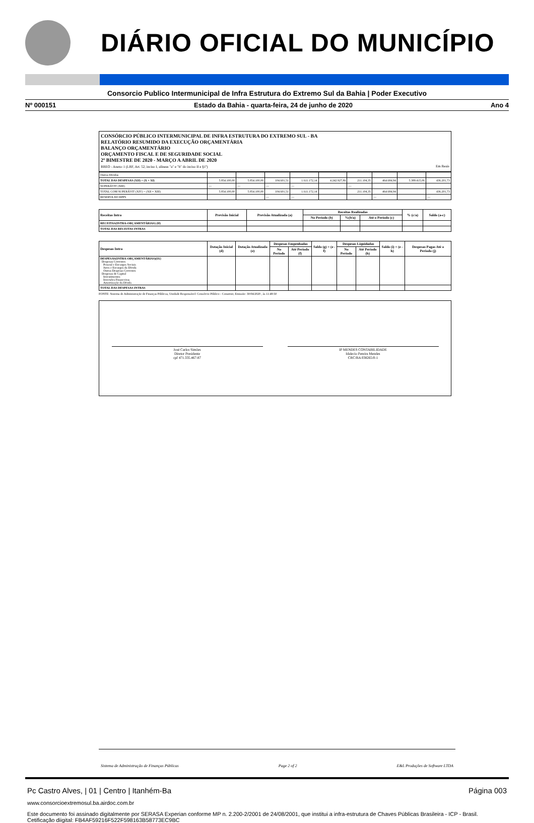DIÁRIO OFICIAL DO MUNICÍPIO
Consorcio Publico Intermunicipal de Infra Estrutura do Extremo Sul da Bahia | Poder Executivo
Nº 000151 Estado da Bahia - quarta-feira, 24 de junho de 2020 Ano 4
CONSÓRCIO PÚBLICO INTERMUNICIPAL DE INFRA ESTRUTURA DO EXTREMO SUL - BA
RELATÓRIO RESUMIDO DA EXECUÇÃO ORÇAMENTÁRIA
BALANÇO ORÇAMENTÁRIO
ORÇAMENTO FISCAL E DE SEGURIDADE SOCIAL
2º BIMESTRE DE 2020 - MARÇO A ABRIL DE 2020
RREO - Anexo 1 (LRF, Art. 52, inciso I, alíneas "a" e "b" do inciso II e §1º) Em Reais
| Outras Dividas | | | | | | | | | |
| TOTAL DAS DESPESAS (XII) = (X + XI) | 5.854.100,00 | 5.854.100,00 | 104.601,51 | 1.611.172,14 | 4.242.927,86 | 211.104,35 | 464.684,94 | 5.389.415,06 | 436.201,73 |
| SUPERÁVIT (XIII) | — | — | — | — | | — | | | |
| TOTAL COM SUPERÁVIT (XIV) = (XII + XIII) | 5.854.100,00 | 5.854.100,00 | 104.601,51 | 1.611.172,14 | | 211.104,35 | 464.684,94 | | 436.201,73 |
| RESERVA DO RPPS | | | — | — | | | — | | — |
| Receitas Intra | Previsão Inicial | Previsão Atualizada (a) | Receitas Realizadas | | | % (c/a) | Saldo (a-c) |
| --- | --- | --- | --- | --- | --- | --- | --- |
| | | | No Período (b) | %(b/a) | Até o Período (c) | | |
| RECEITAS(INTRA-ORÇAMENTÁRIAS) (II) | | | | | | | |
| TOTAL DAS RECEITAS INTRAS | | | | | | | |
| Despesas Intra | Dotação Inicial (d) | Dotação Atualizada (e) | Despesas Empenhadas | | Saldo (g) = (e - f) | Despesas Liquidadas | | Saldo (i) = (e - h) | Despesas Pagas Até o Periodo (j) |
| --- | --- | --- | --- | --- | --- | --- | --- | --- | --- |
| | | | No Período | Até Período (f) | | No Período | Até Período (h) | | |
| DESPESAS(INTRA-ORÇAMENTÁRIAS)(IX) Despesas Correntes Pessoal e Encargos Sociais Juros e Encargos da Dívida Outras Despesas Correntes Despesas de Capital Investimentos Inversões Financeiras Amortização da Dívida | | | | | | | | | |
| TOTAL DAS DESPESAS INTRAS | | | | | | | | | |
FONTE: Sistema de Administração de Finanças Públicas, Unidade Responsável: Consórcio Público - Construir, Emissão: 30/04/2020 , às 11:48:50
José Carlos Simões
Diretor Presidente
cpf 471.335.467-87
IP MENDES CONTABILIDADE
Idalecio Pereira Mendes
CRC/BA 038265/0-1
Sistema de Administração de Finanças Públicas Page 2 of 2 E&L Produções de Software LTDA
Pc Castro Alves, | 01 | Centro | Itanhém-Ba Página 003
www.consorcioextremosul.ba.airdoc.com.br
Este documento foi assinado digitalmente por SERASA Experian conforme MP n. 2.200-2/2001 de 24/08/2001, que institui a infra-estrutura de Chaves Públicas Brasileira - ICP - Brasil. Cetificação diigital: FB4AF59216F522F598163B58773EC9BC